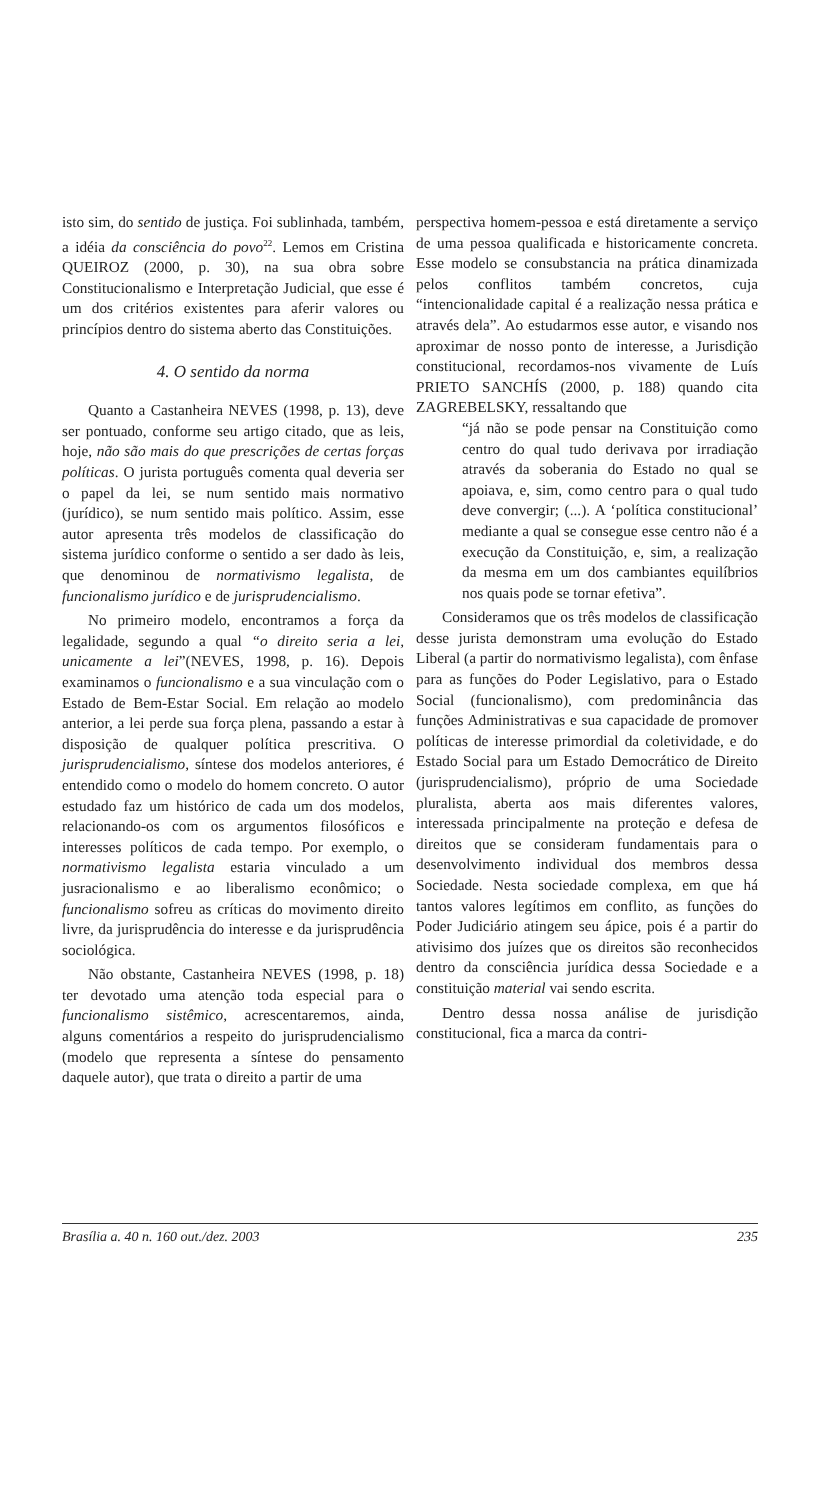isto sim, do sentido de justiça. Foi sublinhada, também, a idéia da consciência do povo<sup>22</sup>. Lemos em Cristina QUEIROZ (2000, p. 30), na sua obra sobre Constitucionalismo e Interpretação Judicial, que esse é um dos critérios existentes para aferir valores ou princípios dentro do sistema aberto das Constituições.
4. O sentido da norma
Quanto a Castanheira NEVES (1998, p. 13), deve ser pontuado, conforme seu artigo citado, que as leis, hoje, não são mais do que prescrições de certas forças políticas. O jurista português comenta qual deveria ser o papel da lei, se num sentido mais normativo (jurídico), se num sentido mais político. Assim, esse autor apresenta três modelos de classificação do sistema jurídico conforme o sentido a ser dado às leis, que denominou de normativismo legalista, de funcionalismo jurídico e de jurisprudencialismo.
No primeiro modelo, encontramos a força da legalidade, segundo a qual “o direito seria a lei, unicamente a lei”(NEVES, 1998, p. 16). Depois examinamos o funcionalismo e a sua vinculação com o Estado de Bem-Estar Social. Em relação ao modelo anterior, a lei perde sua força plena, passando a estar à disposição de qualquer política prescritiva. O jurisprudencialismo, síntese dos modelos anteriores, é entendido como o modelo do homem concreto. O autor estudado faz um histórico de cada um dos modelos, relacionando-os com os argumentos filosóficos e interesses políticos de cada tempo. Por exemplo, o normativismo legalista estaria vinculado a um jusracionalismo e ao liberalismo econômico; o funcionalismo sofreu as críticas do movimento direito livre, da jurisprudência do interesse e da jurisprudência sociológica.
Não obstante, Castanheira NEVES (1998, p. 18) ter devotado uma atenção toda especial para o funcionalismo sistêmico, acrescentaremos, ainda, alguns comentários a respeito do jurisprudencialismo (modelo que representa a síntese do pensamento daquele autor), que trata o direito a partir de uma
perspectiva homem-pessoa e está diretamente a serviço de uma pessoa qualificada e historicamente concreta. Esse modelo se consubstancia na prática dinamizada pelos conflitos também concretos, cuja “intencionalidade capital é a realização nessa prática e através dela”. Ao estudarmos esse autor, e visando nos aproximar de nosso ponto de interesse, a Jurisdição constitucional, recordamos-nos vivamente de Luís PRIETO SANCHÍS (2000, p. 188) quando cita ZAGREBELSKY, ressaltando que
“já não se pode pensar na Constituição como centro do qual tudo derivava por irradiação através da soberania do Estado no qual se apoiava, e, sim, como centro para o qual tudo deve convergir; (...). A ‘política constitucional’ mediante a qual se consegue esse centro não é a execução da Constituição, e, sim, a realização da mesma em um dos cambiantes equilíbrios nos quais pode se tornar efetiva”.
Consideramos que os três modelos de classificação desse jurista demonstram uma evolução do Estado Liberal (a partir do normativismo legalista), com ênfase para as funções do Poder Legislativo, para o Estado Social (funcionalismo), com predominância das funções Administrativas e sua capacidade de promover políticas de interesse primordial da coletividade, e do Estado Social para um Estado Democrático de Direito (jurisprudencialismo), próprio de uma Sociedade pluralista, aberta aos mais diferentes valores, interessada principalmente na proteção e defesa de direitos que se consideram fundamentais para o desenvolvimento individual dos membros dessa Sociedade. Nesta sociedade complexa, em que há tantos valores legítimos em conflito, as funções do Poder Judiciário atingem seu ápice, pois é a partir do ativisimo dos juízes que os direitos são reconhecidos dentro da consciência jurídica dessa Sociedade e a constituição material vai sendo escrita.
Dentro dessa nossa análise de jurisdição constitucional, fica a marca da contri-
Brasília a. 40 n. 160 out./dez. 2003 235